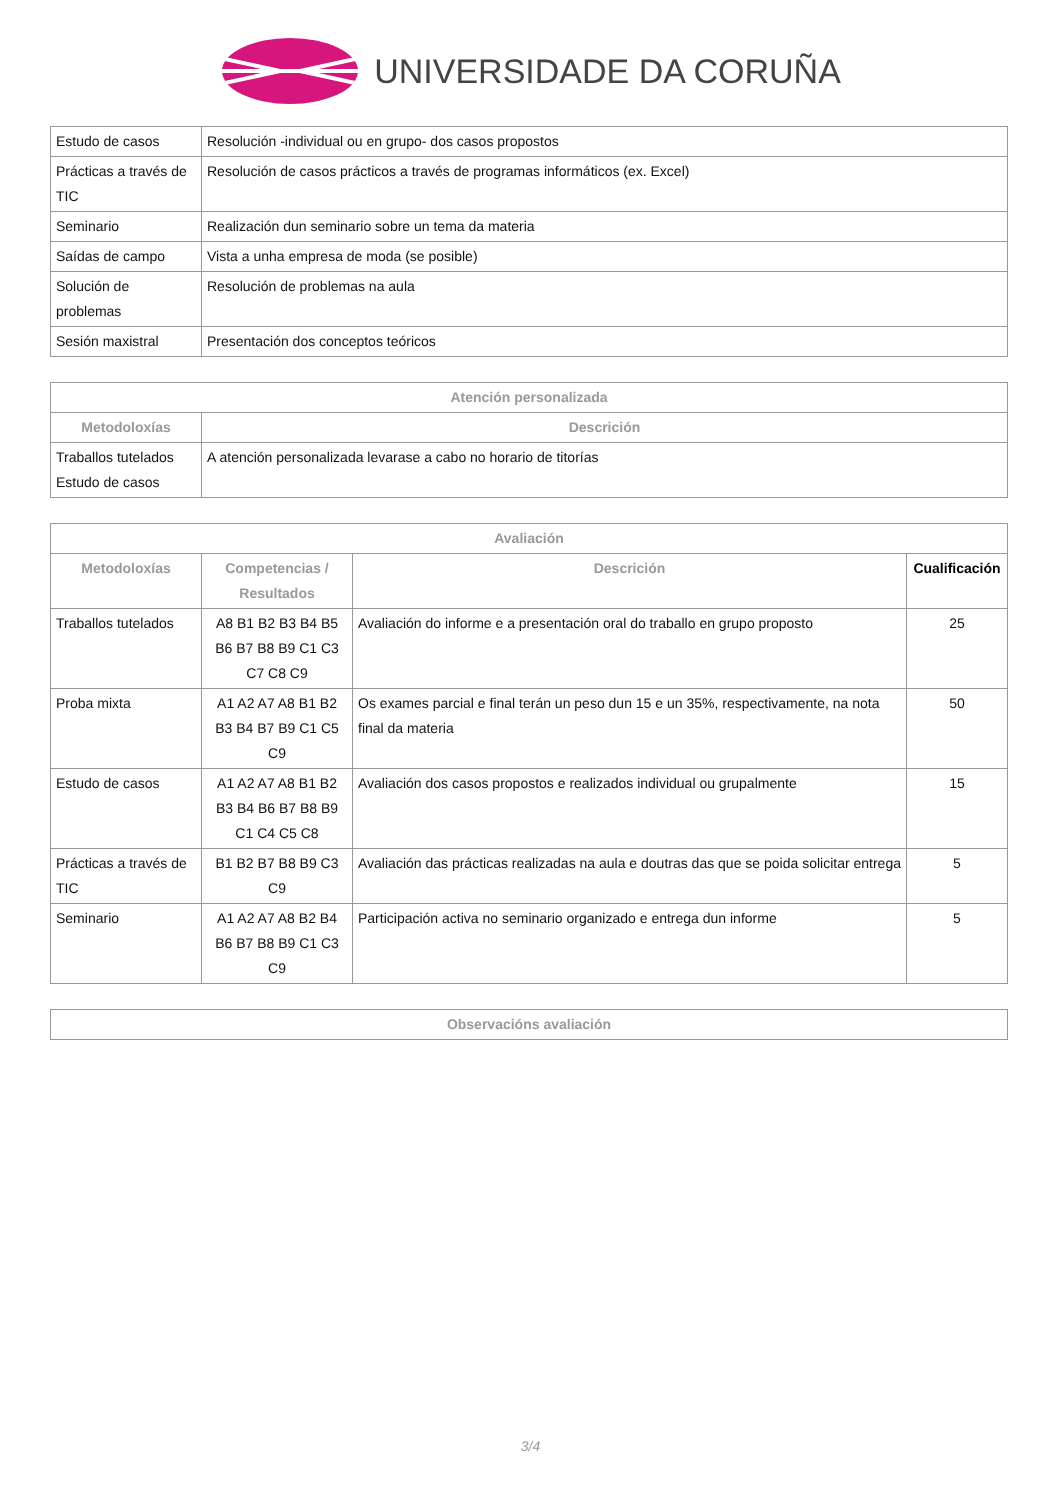UNIVERSIDADE DA CORUÑA
| Estudo de casos | Resolución -individual ou en grupo- dos casos propostos |
| Prácticas a través de TIC | Resolución de casos prácticos a través de programas informáticos (ex. Excel) |
| Seminario | Realización dun seminario sobre un tema da materia |
| Saídas de campo | Vista a unha empresa de moda (se posible) |
| Solución de problemas | Resolución de problemas na aula |
| Sesión maxistral | Presentación dos conceptos teóricos |
| Atención personalizada | |
| --- | --- |
| Metodoloxías | Descrición |
| Traballos tutelados Estudo de casos | A atención personalizada levarase a cabo no horario de titorías |
| Avaliación | | | |
| --- | --- | --- | --- |
| Metodoloxías | Competencias / Resultados | Descrición | Cualificación |
| Traballos tutelados | A8 B1 B2 B3 B4 B5 B6 B7 B8 B9 C1 C3 C7 C8 C9 | Avaliación do informe e a presentación oral do traballo en grupo proposto | 25 |
| Proba mixta | A1 A2 A7 A8 B1 B2 B3 B4 B7 B9 C1 C5 C9 | Os exames parcial e final terán un peso dun 15 e un 35%, respectivamente, na nota final da materia | 50 |
| Estudo de casos | A1 A2 A7 A8 B1 B2 B3 B4 B6 B7 B8 B9 C1 C4 C5 C8 | Avaliación dos casos propostos e realizados individual ou grupalmente | 15 |
| Prácticas a través de TIC | B1 B2 B7 B8 B9 C3 C9 | Avaliación das prácticas realizadas na aula e doutras das que se poida solicitar entrega | 5 |
| Seminario | A1 A2 A7 A8 B2 B4 B6 B7 B8 B9 C1 C3 C9 | Participación activa no seminario organizado e entrega dun informe | 5 |
| Observacións avaliación |
| --- |
3/4